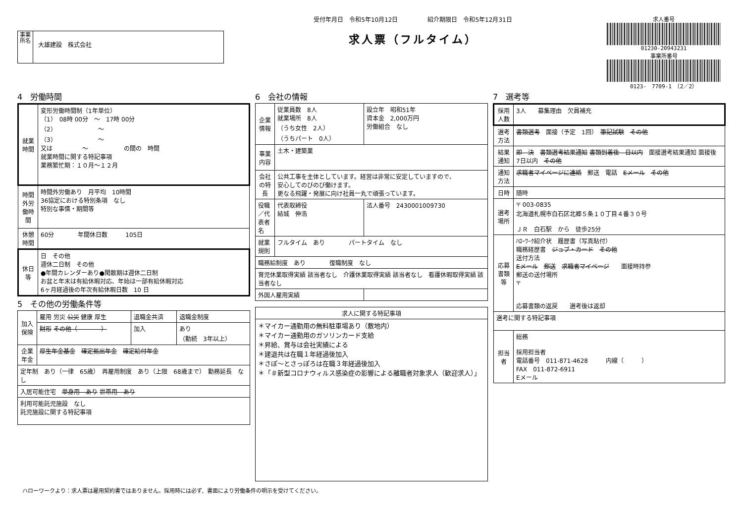事業所名
大雄建設　株式会社
受付年月日　令和5年10月12日　　　　　紹介期限日　令和5年12月31日
求人票（フルタイム）
求人番号
01230-20943231
事業所番号
0123-　7709-1　（2／2）
4　労働時間
| 就業時間 | 変形労働時間制（1年単位） （1） 08時 00分 ～ 17時 00分 （2） ～ （3） ～ 又は ～ の間の 時間 就業時間に関する特記事項 業務繁忙期：１０月～１２月 |
| 時間外労働時間 | 時間外労働あり 月平均 10時間 36協定における特別条項 なし 特別な事情・期間等 |
| 休憩時間 | 60分 年間休日数 105日 |
| 休日等 | 日 その他 週休二日制 その他 ●年間カレンダーあり●閑散期は週休二日制 お盆と年末は有給休暇対応、年始は一部有給休暇対応 6ヶ月経過後の年次有給休暇日数 10 日 |
5　その他の労働条件等
| 加入保険 | 雇用 労災 公災 健康 厚生 | 退職金共済 | 退職金制度 |
| | 財形 その他（ ） | 加入 | あり （勤続 3年以上） |
| 企業年金 | 厚生年金基金 確定拠出年金 確定給付年金 | | |
| 定年制 あり（一律 65歳） 再雇用制度 あり（上限 68歳まで） 勤務延長 なし | | | |
| 入居可能住宅 単身用 あり 世帯用 あり | | | |
| 利用可能託児施設 なし 託児施設に関する特記事項 | | | |
6　会社の情報
| 企業情報 | 従業員数 8人 就業場所 8人 （うち女性 2人） （うちパート 0人） | 設立年 昭和51年 資本金 2,000万円 労働組合 なし | |
| 事業内容 | 土木・建築業 | | |
| 会社の特長 | 公共工事を主体としています。経営は非常に安定していますので、 安心してのびのび働けます。 更なる飛躍・発展に向け社員一丸で頑張っています。 | | |
| 役職／代表者名 | 代表取締役 結城 伸浩 | | 法人番号 2430001009730 |
| 就業規則 | フルタイム あり パートタイム なし | | |
| 職務給制度 あり 復職制度 なし | | | |
| 育児休業取得実績 該当者なし 介護休業取得実績 該当者なし 看護休暇取得実績 該当者なし | | | |
| 外国人雇用実績 | | | |
| 求人に関する特記事項 |
| --- |
| ＊マイカー通勤用の無料駐車場あり（敷地内） ＊マイカー通勤用のガソリンカード支給 ＊昇給、賞与は会社実績による ＊建退共は在職１年経過後加入 ＊さぽ～とさっぽろは在職３年経過後加入 ＊「＃新型コロナウィルス感染症の影響による離職者対象求人（歓迎求人）」 |
7　選考等
| 採用人数 | 3人 募集理由 欠員補充 |
| 選考方法 | 書類選考 面接（予定 1回） 筆記試験 その他 |
| 結果通知 | 即 決 書類選考結果通知 書類到着後 日以内 面接選考結果通知 面接後 7日以内 その他 |
| 通知方法 | 求職者マイページに連絡 郵送 電話 Eメール その他 |
| 日時 | 随時 |
| 選考場所 | 〒 003-0835 北海道札幌市白石区北郷５条１０丁目４番３０号 ＪＲ 白石駅 から 徒歩25分 |
| 応募書類等 | ﾊﾛｰﾜｰｸ紹介状 履歴書（写真貼付） 職務経歴書 ジョブ・カード その他 送付方法 Eメール 郵送 求職者マイページ 面接時持参 郵送の送付場所 〒 応募書類の返戻 選考後は返却 |
| 選考に関する特記事項 | |
| 担当者 | 総務 採用担当者 電話番号 011-871-4628 内線（ ） FAX 011-872-6911 Eメール |
ハローワークより：求人票は雇用契約書ではありません。採用時には必ず、書面により労働条件の明示を受けてください。